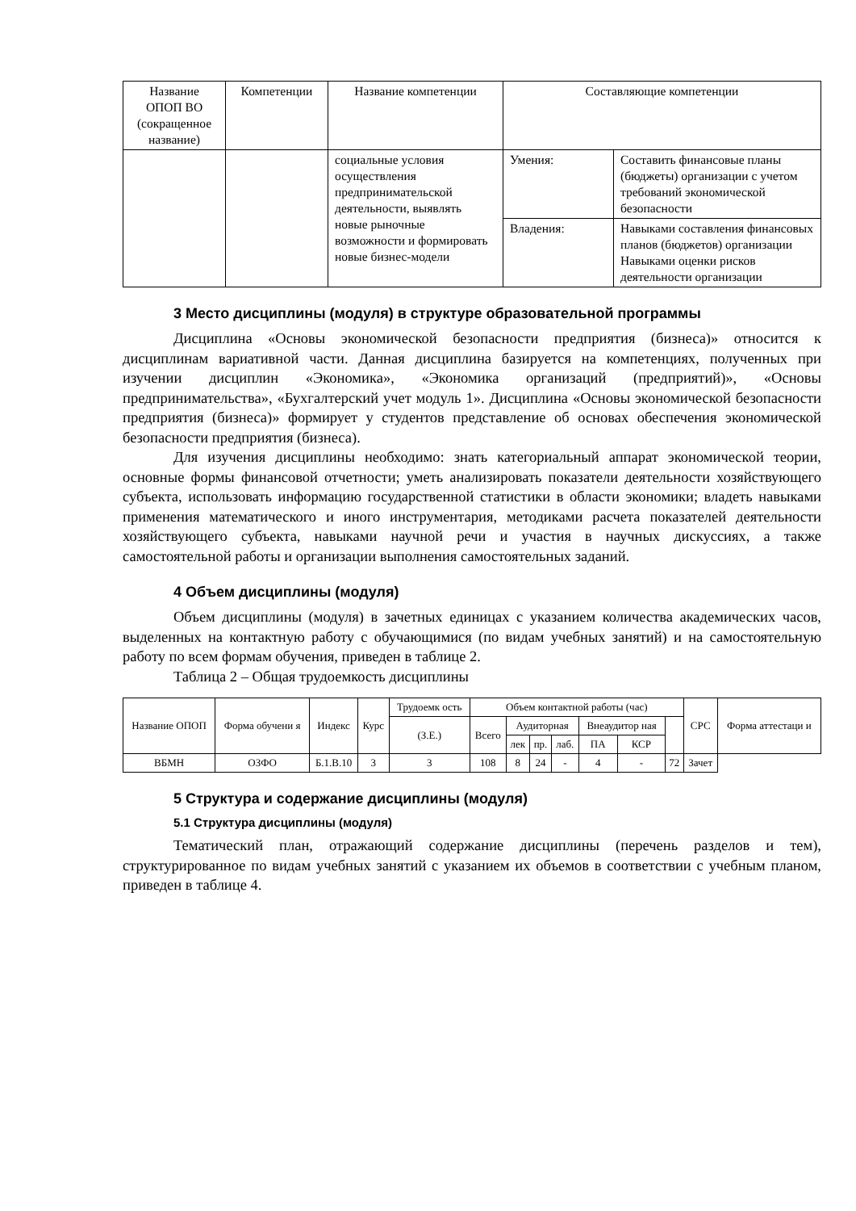| Название ОПОП ВО (сокращенное название) | Компетенции | Название компетенции | Составляющие компетенции | |
| --- | --- | --- | --- | --- |
| | | социальные условия осуществления предпринимательской деятельности, выявлять новые рыночные возможности и формировать новые бизнес-модели | Умения: | Составить финансовые планы (бюджеты) организации с учетом требований экономической безопасности |
| | | | Владения: | Навыками составления финансовых планов (бюджетов) организации Навыками оценки рисков деятельности организации |
3 Место дисциплины (модуля) в структуре образовательной программы
Дисциплина «Основы экономической безопасности предприятия (бизнеса)» относится к дисциплинам вариативной части. Данная дисциплина базируется на компетенциях, полученных при изучении дисциплин «Экономика», «Экономика организаций (предприятий)», «Основы предпринимательства», «Бухгалтерский учет модуль 1». Дисциплина «Основы экономической безопасности предприятия (бизнеса)» формирует у студентов представление об основах обеспечения экономической безопасности предприятия (бизнеса).
Для изучения дисциплины необходимо: знать категориальный аппарат экономической теории, основные формы финансовой отчетности; уметь анализировать показатели деятельности хозяйствующего субъекта, использовать информацию государственной статистики в области экономики; владеть навыками применения математического и иного инструментария, методиками расчета показателей деятельности хозяйствующего субъекта, навыками научной речи и участия в научных дискуссиях, а также самостоятельной работы и организации выполнения самостоятельных заданий.
4 Объем дисциплины (модуля)
Объем дисциплины (модуля) в зачетных единицах с указанием количества академических часов, выделенных на контактную работу с обучающимися (по видам учебных занятий) и на самостоятельную работу по всем формам обучения, приведен в таблице 2.
Таблица 2 – Общая трудоемкость дисциплины
| Название ОПОП | Форма обучени я | Индекс | Курс | Трудоемк ость | Объем контактной работы (час) | | | | | | | СРС | Форма аттестаци и |
| --- | --- | --- | --- | --- | --- | --- | --- | --- | --- | --- | --- | --- | --- |
| | | | | (З.Е.) | Всего | Аудиторная | | | Внеаудитор ная | | | | |
| | | | | | | лек | пр. | лаб. | ПА | КСР | | | |
| ВБМН | ОЗФО | Б.1.В.10 | 3 | 3 | 108 | 8 | 24 | - | 4 | - | 72 | Зачет | |
5 Структура и содержание дисциплины (модуля)
5.1 Структура дисциплины (модуля)
Тематический план, отражающий содержание дисциплины (перечень разделов и тем), структурированное по видам учебных занятий с указанием их объемов в соответствии с учебным планом, приведен в таблице 4.